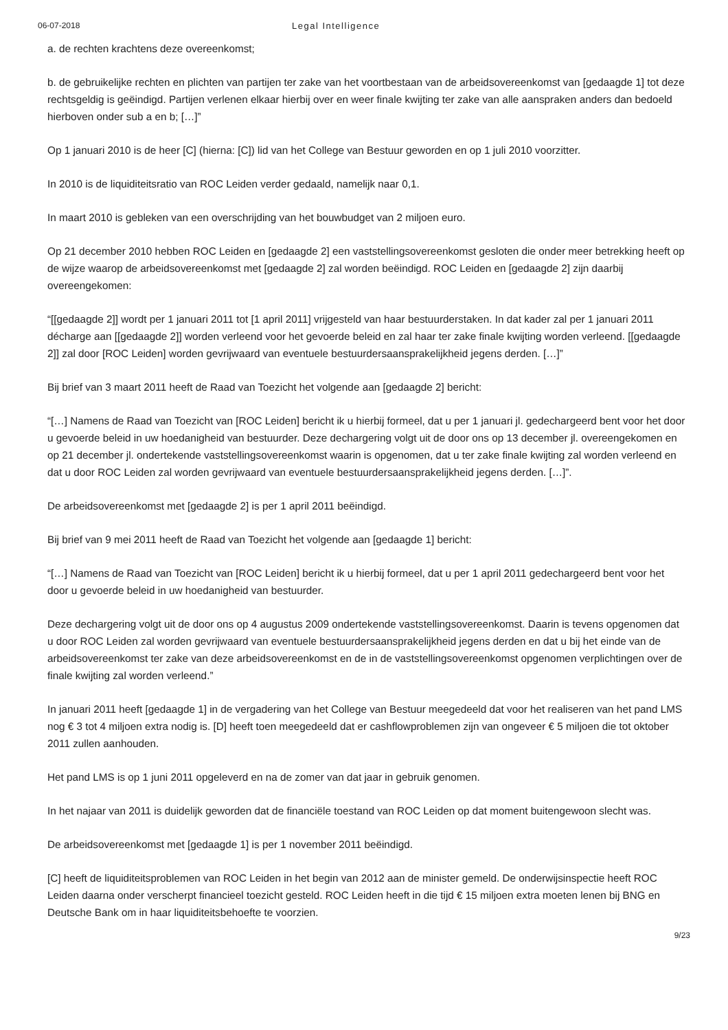06-07-2018 Legal Intelligence
a. de rechten krachtens deze overeenkomst;
b. de gebruikelijke rechten en plichten van partijen ter zake van het voortbestaan van de arbeidsovereenkomst van [gedaagde 1] tot deze rechtsgeldig is geëindigd. Partijen verlenen elkaar hierbij over en weer finale kwijting ter zake van alle aanspraken anders dan bedoeld hierboven onder sub a en b; […]”
Op 1 januari 2010 is de heer [C] (hierna: [C]) lid van het College van Bestuur geworden en op 1 juli 2010 voorzitter.
In 2010 is de liquiditeitsratio van ROC Leiden verder gedaald, namelijk naar 0,1.
In maart 2010 is gebleken van een overschrijding van het bouwbudget van 2 miljoen euro.
Op 21 december 2010 hebben ROC Leiden en [gedaagde 2] een vaststellingsovereenkomst gesloten die onder meer betrekking heeft op de wijze waarop de arbeidsovereenkomst met [gedaagde 2] zal worden beëindigd. ROC Leiden en [gedaagde 2] zijn daarbij overeengekomen:
“[[gedaagde 2]] wordt per 1 januari 2011 tot [1 april 2011] vrijgesteld van haar bestuurderstaken. In dat kader zal per 1 januari 2011 décharge aan [[gedaagde 2]] worden verleend voor het gevoerde beleid en zal haar ter zake finale kwijting worden verleend. [[gedaagde 2]] zal door [ROC Leiden] worden gevrijwaard van eventuele bestuurdersaansprakelijkheid jegens derden. […]”
Bij brief van 3 maart 2011 heeft de Raad van Toezicht het volgende aan [gedaagde 2] bericht:
“[…] Namens de Raad van Toezicht van [ROC Leiden] bericht ik u hierbij formeel, dat u per 1 januari jl. gedechargeerd bent voor het door u gevoerde beleid in uw hoedanigheid van bestuurder. Deze dechargering volgt uit de door ons op 13 december jl. overeengekomen en op 21 december jl. ondertekende vaststellingsovereenkomst waarin is opgenomen, dat u ter zake finale kwijting zal worden verleend en dat u door ROC Leiden zal worden gevrijwaard van eventuele bestuurdersaansprakelijkheid jegens derden. […]”.
De arbeidsovereenkomst met [gedaagde 2] is per 1 april 2011 beëindigd.
Bij brief van 9 mei 2011 heeft de Raad van Toezicht het volgende aan [gedaagde 1] bericht:
“[…] Namens de Raad van Toezicht van [ROC Leiden] bericht ik u hierbij formeel, dat u per 1 april 2011 gedechargeerd bent voor het door u gevoerde beleid in uw hoedanigheid van bestuurder.
Deze dechargering volgt uit de door ons op 4 augustus 2009 ondertekende vaststellingsovereenkomst. Daarin is tevens opgenomen dat u door ROC Leiden zal worden gevrijwaard van eventuele bestuurdersaansprakelijkheid jegens derden en dat u bij het einde van de arbeidsovereenkomst ter zake van deze arbeidsovereenkomst en de in de vaststellingsovereenkomst opgenomen verplichtingen over de finale kwijting zal worden verleend.”
In januari 2011 heeft [gedaagde 1] in de vergadering van het College van Bestuur meegedeeld dat voor het realiseren van het pand LMS nog € 3 tot 4 miljoen extra nodig is. [D] heeft toen meegedeeld dat er cashflowproblemen zijn van ongeveer € 5 miljoen die tot oktober 2011 zullen aanhouden.
Het pand LMS is op 1 juni 2011 opgeleverd en na de zomer van dat jaar in gebruik genomen.
In het najaar van 2011 is duidelijk geworden dat de financiële toestand van ROC Leiden op dat moment buitengewoon slecht was.
De arbeidsovereenkomst met [gedaagde 1] is per 1 november 2011 beëindigd.
[C] heeft de liquiditeitsproblemen van ROC Leiden in het begin van 2012 aan de minister gemeld. De onderwijsinspectie heeft ROC Leiden daarna onder verscherpt financieel toezicht gesteld. ROC Leiden heeft in die tijd € 15 miljoen extra moeten lenen bij BNG en Deutsche Bank om in haar liquiditeitsbehoefte te voorzien.
9/23